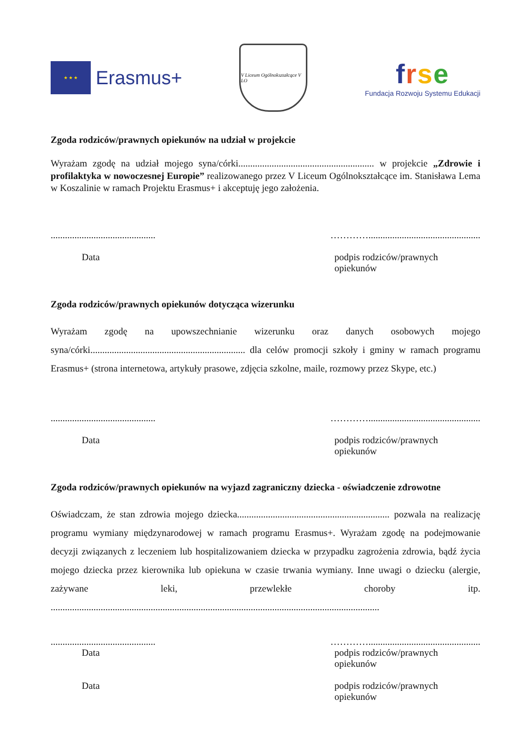★ ★ ★
Erasmus+
V Liceum Ogólnokształcące V LO
frse
Fundacja Rozwoju Systemu Edukacji
Zgoda rodziców/prawnych opiekunów na udział w projekcie
Wyrażam zgodę na udział mojego syna/córki......................................................... w projekcie „Zdrowie i profilaktyka w nowoczesnej Europie” realizowanego przez V Liceum Ogólnokształcące im. Stanisława Lema w Koszalinie w ramach Projektu Erasmus+ i akceptuję jego założenia.
............................................ …………...............................................
Data podpis rodziców/prawnych opiekunów
Zgoda rodziców/prawnych opiekunów dotycząca wizerunku
Wyrażam zgodę na upowszechnianie wizerunku oraz danych osobowych mojego syna/córki................................................................. dla celów promocji szkoły i gminy w ramach programu Erasmus+ (strona internetowa, artykuły prasowe, zdjęcia szkolne, maile, rozmowy przez Skype, etc.)
............................................ …………...............................................
Data podpis rodziców/prawnych opiekunów
Zgoda rodziców/prawnych opiekunów na wyjazd zagraniczny dziecka - oświadczenie zdrowotne
Oświadczam, że stan zdrowia mojego dziecka................................................................ pozwala na realizację programu wymiany międzynarodowej w ramach programu Erasmus+. Wyrażam zgodę na podejmowanie decyzji związanych z leczeniem lub hospitalizowaniem dziecka w przypadku zagrożenia zdrowia, bądź życia mojego dziecka przez kierownika lub opiekuna w czasie trwania wymiany. Inne uwagi o dziecku (alergie, zażywane leki, przewlekłe choroby itp. ..........................................................................................................................................
............................................ …………...............................................
Data podpis rodziców/prawnych opiekunów
Data podpis rodziców/prawnych opiekunów